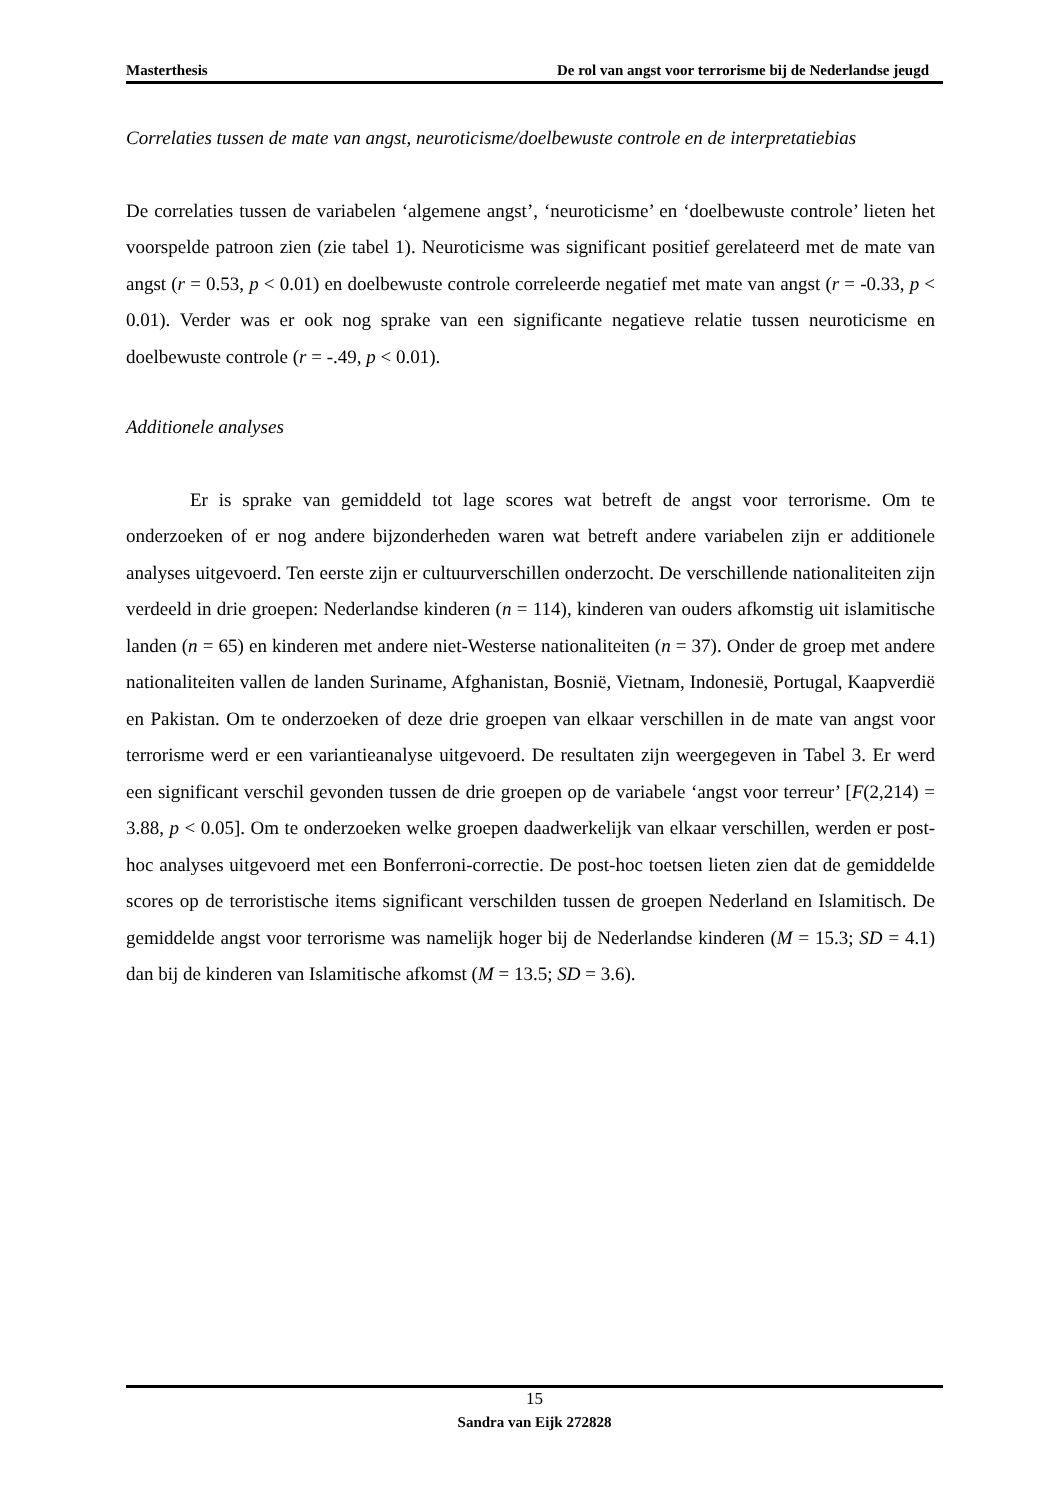Masterthesis De rol van angst voor terrorisme bij de Nederlandse jeugd
Correlaties tussen de mate van angst, neuroticisme/doelbewuste controle en de interpretatiebias
De correlaties tussen de variabelen ‘algemene angst’, ‘neuroticisme’ en ‘doelbewuste controle’ lieten het voorspelde patroon zien (zie tabel 1). Neuroticisme was significant positief gerelateerd met de mate van angst (r = 0.53, p < 0.01) en doelbewuste controle correleerde negatief met mate van angst (r = -0.33, p < 0.01). Verder was er ook nog sprake van een significante negatieve relatie tussen neuroticisme en doelbewuste controle (r = -.49, p < 0.01).
Additionele analyses
Er is sprake van gemiddeld tot lage scores wat betreft de angst voor terrorisme. Om te onderzoeken of er nog andere bijzonderheden waren wat betreft andere variabelen zijn er additionele analyses uitgevoerd. Ten eerste zijn er cultuurverschillen onderzocht. De verschillende nationaliteiten zijn verdeeld in drie groepen: Nederlandse kinderen (n = 114), kinderen van ouders afkomstig uit islamitische landen (n = 65) en kinderen met andere niet-Westerse nationaliteiten (n = 37). Onder de groep met andere nationaliteiten vallen de landen Suriname, Afghanistan, Bosnië, Vietnam, Indonesië, Portugal, Kaapverdië en Pakistan. Om te onderzoeken of deze drie groepen van elkaar verschillen in de mate van angst voor terrorisme werd er een variantieanalyse uitgevoerd. De resultaten zijn weergegeven in Tabel 3. Er werd een significant verschil gevonden tussen de drie groepen op de variabele ‘angst voor terreur’ [F(2,214) = 3.88, p < 0.05]. Om te onderzoeken welke groepen daadwerkelijk van elkaar verschillen, werden er post-hoc analyses uitgevoerd met een Bonferroni-correctie. De post-hoc toetsen lieten zien dat de gemiddelde scores op de terroristische items significant verschilden tussen de groepen Nederland en Islamitisch. De gemiddelde angst voor terrorisme was namelijk hoger bij de Nederlandse kinderen (M = 15.3; SD = 4.1) dan bij de kinderen van Islamitische afkomst (M = 13.5; SD = 3.6).
15
Sandra van Eijk 272828